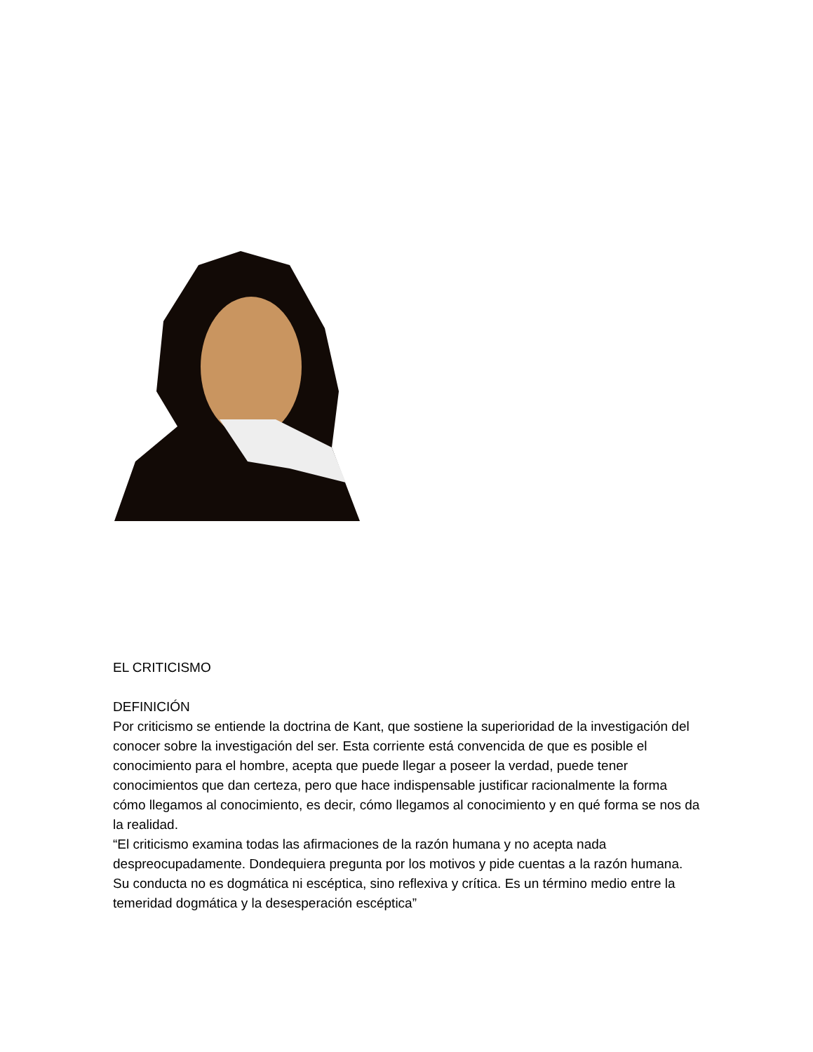EL CRITICISMO
DEFINICIÓN
Por criticismo se entiende la doctrina de Kant, que sostiene la superioridad de la investigación del conocer sobre la investigación del ser. Esta corriente está convencida de que es posible el conocimiento para el hombre, acepta que puede llegar a poseer la verdad, puede tener conocimientos que dan certeza, pero que hace indispensable justificar racionalmente la forma cómo llegamos al conocimiento, es decir, cómo llegamos al conocimiento y en qué forma se nos da la realidad.
“El criticismo examina todas las afirmaciones de la razón humana y no acepta nada despreocupadamente. Dondequiera pregunta por los motivos y pide cuentas a la razón humana. Su conducta no es dogmática ni escéptica, sino reflexiva y crítica. Es un término medio entre la temeridad dogmática y la desesperación escéptica”